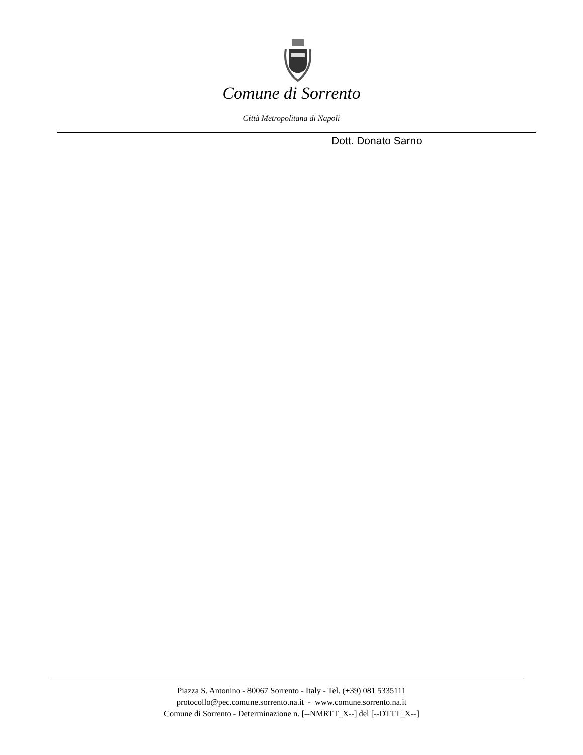Comune di Sorrento
Città Metropolitana di Napoli
Dott. Donato Sarno
Piazza S. Antonino - 80067 Sorrento - Italy - Tel. (+39) 081 5335111
protocollo@pec.comune.sorrento.na.it - www.comune.sorrento.na.it
Comune di Sorrento - Determinazione n. [--NMRTT_X--] del [--DTTT_X--]